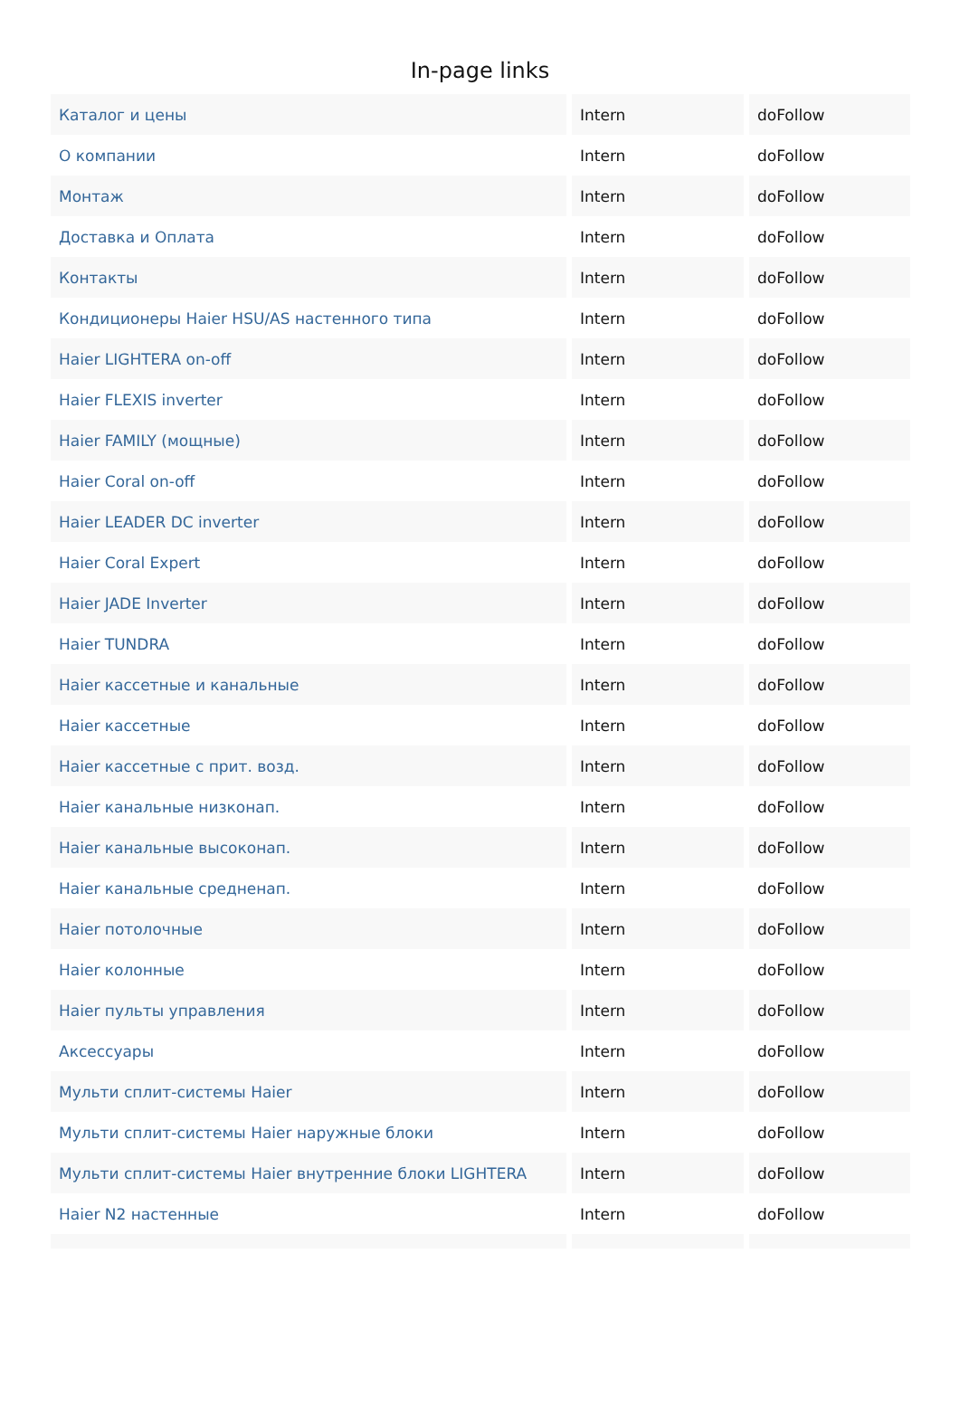In-page links
| Каталог и цены | Intern | doFollow |
| О компании | Intern | doFollow |
| Монтаж | Intern | doFollow |
| Доставка и Оплата | Intern | doFollow |
| Контакты | Intern | doFollow |
| Кондиционеры Haier HSU/AS настенного типа | Intern | doFollow |
| Haier LIGHTERA on-off | Intern | doFollow |
| Haier FLEXIS inverter | Intern | doFollow |
| Haier FAMILY (мощные) | Intern | doFollow |
| Haier Coral on-off | Intern | doFollow |
| Haier LEADER DC inverter | Intern | doFollow |
| Haier Coral Expert | Intern | doFollow |
| Haier JADE Inverter | Intern | doFollow |
| Haier TUNDRA | Intern | doFollow |
| Haier кассетные и канальные | Intern | doFollow |
| Haier кассетные | Intern | doFollow |
| Haier кассетные с прит. возд. | Intern | doFollow |
| Haier канальные низконап. | Intern | doFollow |
| Haier канальные высоконап. | Intern | doFollow |
| Haier канальные средненап. | Intern | doFollow |
| Haier потолочные | Intern | doFollow |
| Haier колонные | Intern | doFollow |
| Haier пульты управления | Intern | doFollow |
| Аксессуары | Intern | doFollow |
| Мульти сплит-системы Haier | Intern | doFollow |
| Мульти сплит-системы Haier наружные блоки | Intern | doFollow |
| Мульти сплит-системы Haier внутренние блоки LIGHTERA | Intern | doFollow |
| Haier N2 настенные | Intern | doFollow |